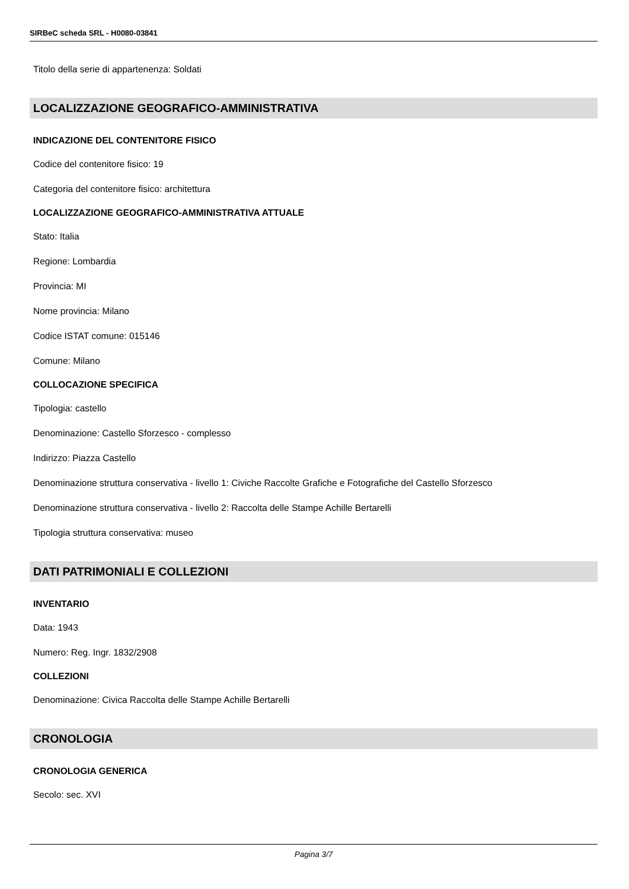SIRBeC scheda SRL - H0080-03841
Titolo della serie di appartenenza: Soldati
LOCALIZZAZIONE GEOGRAFICO-AMMINISTRATIVA
INDICAZIONE DEL CONTENITORE FISICO
Codice del contenitore fisico: 19
Categoria del contenitore fisico: architettura
LOCALIZZAZIONE GEOGRAFICO-AMMINISTRATIVA ATTUALE
Stato: Italia
Regione: Lombardia
Provincia: MI
Nome provincia: Milano
Codice ISTAT comune: 015146
Comune: Milano
COLLOCAZIONE SPECIFICA
Tipologia: castello
Denominazione: Castello Sforzesco - complesso
Indirizzo: Piazza Castello
Denominazione struttura conservativa - livello 1: Civiche Raccolte Grafiche e Fotografiche del Castello Sforzesco
Denominazione struttura conservativa - livello 2: Raccolta delle Stampe Achille Bertarelli
Tipologia struttura conservativa: museo
DATI PATRIMONIALI E COLLEZIONI
INVENTARIO
Data: 1943
Numero: Reg. Ingr. 1832/2908
COLLEZIONI
Denominazione: Civica Raccolta delle Stampe Achille Bertarelli
CRONOLOGIA
CRONOLOGIA GENERICA
Secolo: sec. XVI
Pagina 3/7